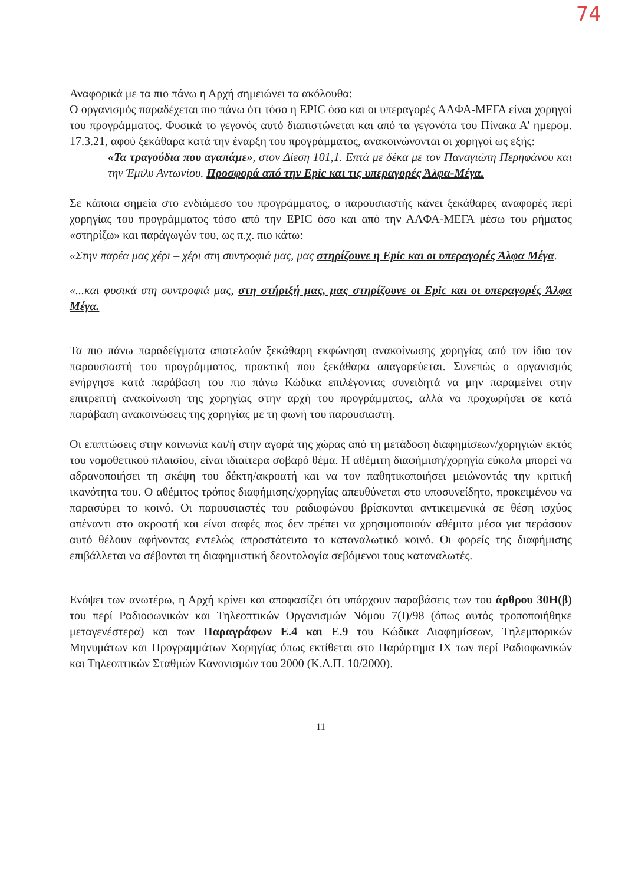74
Αναφορικά με τα πιο πάνω η Αρχή σημειώνει τα ακόλουθα:
Ο οργανισμός παραδέχεται πιο πάνω ότι τόσο η EPIC όσο και οι υπεραγορές ΑΛΦΑ-ΜΕΓΑ είναι χορηγοί του προγράμματος. Φυσικά το γεγονός αυτό διαπιστώνεται και από τα γεγονότα του Πίνακα Α’ ημερομ. 17.3.21, αφού ξεκάθαρα κατά την έναρξη του προγράμματος, ανακοινώνονται οι χορηγοί ως εξής:
«Τα τραγούδια που αγαπάμε», στον Δίεση 101,1. Επτά με δέκα με τον Παναγιώτη Περηφάνου και την Έμιλυ Αντωνίου. Προσφορά από την Epic και τις υπεραγορές Άλφα-Μέγα.
Σε κάποια σημεία στο ενδιάμεσο του προγράμματος, ο παρουσιαστής κάνει ξεκάθαρες αναφορές περί χορηγίας του προγράμματος τόσο από την EPIC όσο και από την ΑΛΦΑ-ΜΕΓΑ μέσω του ρήματος «στηρίζω» και παράγωγών του, ως π.χ. πιο κάτω:
«Στην παρέα μας χέρι – χέρι στη συντροφιά μας, μας στηρίζουνε η Epic και οι υπεραγορές Άλφα Μέγα.
«...και φυσικά στη συντροφιά μας, στη στήριξή μας, μας στηρίζουνε οι Epic και οι υπεραγορές Άλφα Μέγα.
Τα πιο πάνω παραδείγματα αποτελούν ξεκάθαρη εκφώνηση ανακοίνωσης χορηγίας από τον ίδιο τον παρουσιαστή του προγράμματος, πρακτική που ξεκάθαρα απαγορεύεται. Συνεπώς ο οργανισμός ενήργησε κατά παράβαση του πιο πάνω Κώδικα επιλέγοντας συνειδητά να μην παραμείνει στην επιτρεπτή ανακοίνωση της χορηγίας στην αρχή του προγράμματος, αλλά να προχωρήσει σε κατά παράβαση ανακοινώσεις της χορηγίας με τη φωνή του παρουσιαστή.
Οι επιπτώσεις στην κοινωνία και/ή στην αγορά της χώρας από τη μετάδοση διαφημίσεων/χορηγιών εκτός του νομοθετικού πλαισίου, είναι ιδιαίτερα σοβαρό θέμα. Η αθέμιτη διαφήμιση/χορηγία εύκολα μπορεί να αδρανοποιήσει τη σκέψη του δέκτη/ακροατή και να τον παθητικοποιήσει μειώνοντάς την κριτική ικανότητα του. Ο αθέμιτος τρόπος διαφήμισης/χορηγίας απευθύνεται στο υποσυνείδητο, προκειμένου να παρασύρει το κοινό. Οι παρουσιαστές του ραδιοφώνου βρίσκονται αντικειμενικά σε θέση ισχύος απέναντι στο ακροατή και είναι σαφές πως δεν πρέπει να χρησιμοποιούν αθέμιτα μέσα για περάσουν αυτό θέλουν αφήνοντας εντελώς απροστάτευτο το καταναλωτικό κοινό. Οι φορείς της διαφήμισης επιβάλλεται να σέβονται τη διαφημιστική δεοντολογία σεβόμενοι τους καταναλωτές.
Ενόψει των ανωτέρω, η Αρχή κρίνει και αποφασίζει ότι υπάρχουν παραβάσεις των του άρθρου 30Η(β) του περί Ραδιοφωνικών και Τηλεοπτικών Οργανισμών Νόμου 7(Ι)/98 (όπως αυτός τροποποιήθηκε μεταγενέστερα) και των Παραγράφων Ε.4 και Ε.9 του Κώδικα Διαφημίσεων, Τηλεμπορικών Μηνυμάτων και Προγραμμάτων Χορηγίας όπως εκτίθεται στο Παράρτημα ΙΧ των περί Ραδιοφωνικών και Τηλεοπτικών Σταθμών Κανονισμών του 2000 (Κ.Δ.Π. 10/2000).
11